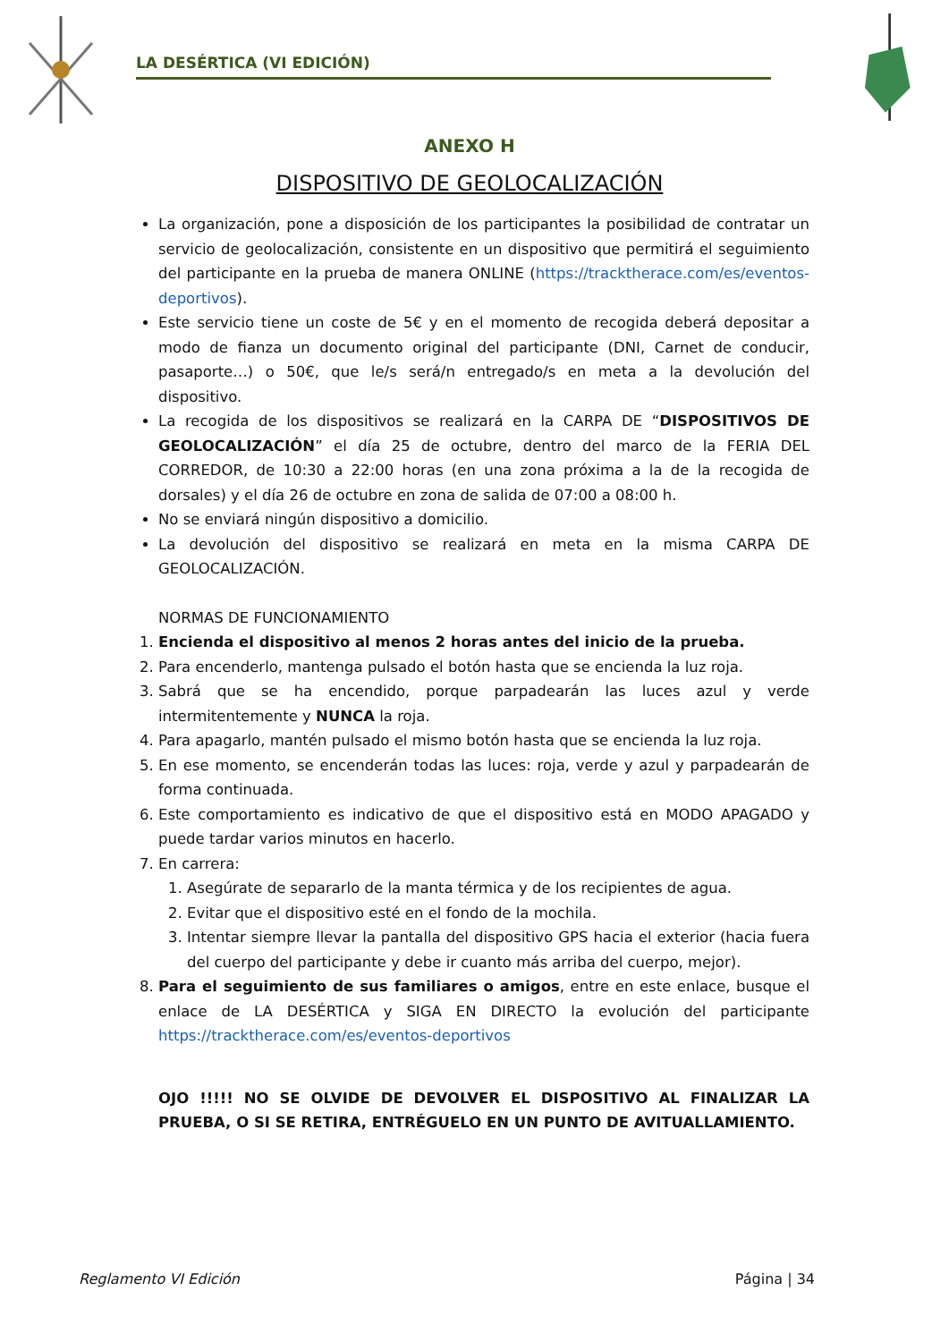LA DESÉRTICA (VI EDICIÓN)
ANEXO H
DISPOSITIVO DE GEOLOCALIZACIÓN
La organización, pone a disposición de los participantes la posibilidad de contratar un servicio de geolocalización, consistente en un dispositivo que permitirá el seguimiento del participante en la prueba de manera ONLINE (https://tracktherace.com/es/eventos-deportivos).
Este servicio tiene un coste de 5€ y en el momento de recogida deberá depositar a modo de fianza un documento original del participante (DNI, Carnet de conducir, pasaporte…) o 50€, que le/s será/n entregado/s en meta a la devolución del dispositivo.
La recogida de los dispositivos se realizará en la CARPA DE “DISPOSITIVOS DE GEOLOCALIZACIÓN” el día 25 de octubre, dentro del marco de la FERIA DEL CORREDOR, de 10:30 a 22:00 horas (en una zona próxima a la de la recogida de dorsales) y el día 26 de octubre en zona de salida de 07:00 a 08:00 h.
No se enviará ningún dispositivo a domicilio.
La devolución del dispositivo se realizará en meta en la misma CARPA DE GEOLOCALIZACIÓN.
NORMAS DE FUNCIONAMIENTO
1. Encienda el dispositivo al menos 2 horas antes del inicio de la prueba.
2. Para encenderlo, mantenga pulsado el botón hasta que se encienda la luz roja.
3. Sabrá que se ha encendido, porque parpadearán las luces azul y verde intermitentemente y NUNCA la roja.
4. Para apagarlo, mantén pulsado el mismo botón hasta que se encienda la luz roja.
5. En ese momento, se encenderán todas las luces: roja, verde y azul y parpadearán de forma continuada.
6. Este comportamiento es indicativo de que el dispositivo está en MODO APAGADO y puede tardar varios minutos en hacerlo.
7. En carrera:
1. Asegúrate de separarlo de la manta térmica y de los recipientes de agua.
2. Evitar que el dispositivo esté en el fondo de la mochila.
3. Intentar siempre llevar la pantalla del dispositivo GPS hacia el exterior (hacia fuera del cuerpo del participante y debe ir cuanto más arriba del cuerpo, mejor).
8. Para el seguimiento de sus familiares o amigos, entre en este enlace, busque el enlace de LA DESÉRTICA y SIGA EN DIRECTO la evolución del participante https://tracktherace.com/es/eventos-deportivos
OJO !!!!! NO SE OLVIDE DE DEVOLVER EL DISPOSITIVO AL FINALIZAR LA PRUEBA, O SI SE RETIRA, ENTRÉGUELO EN UN PUNTO DE AVITUALLAMIENTO.
Reglamento VI Edición Página | 34